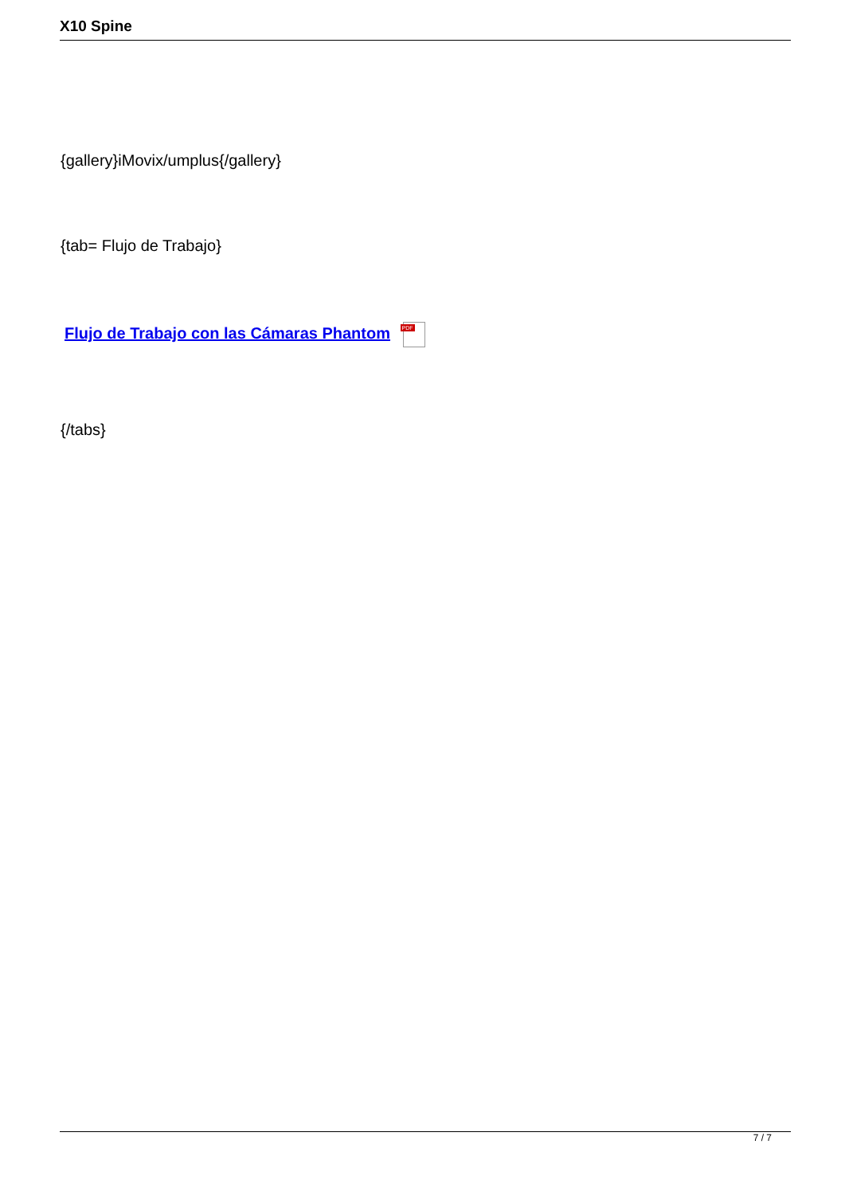X10 Spine
{gallery}iMovix/umplus{/gallery}
{tab= Flujo de Trabajo}
Flujo de Trabajo con las Cámaras Phantom PDF
{/tabs}
7 / 7